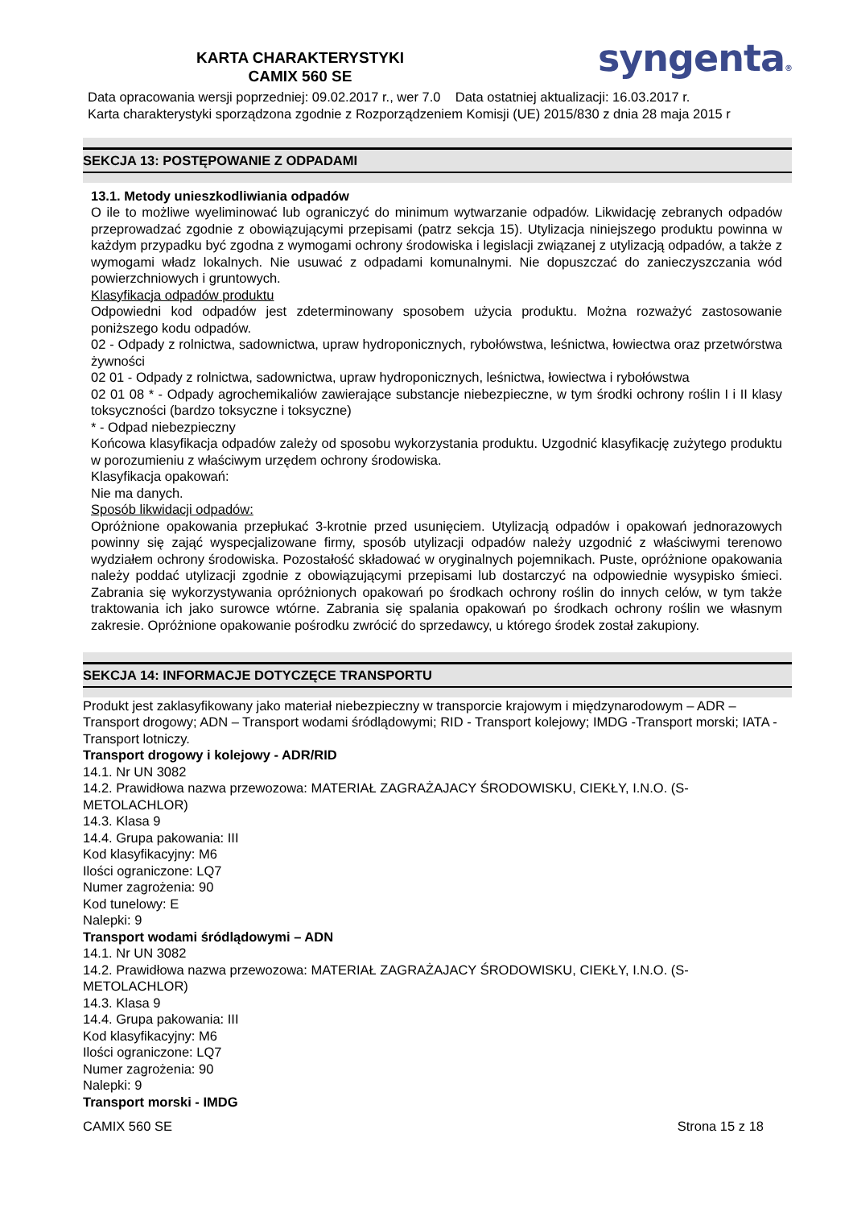KARTA CHARAKTERYSTYKI
CAMIX 560 SE
syngenta®
Data opracowania wersji poprzedniej: 09.02.2017 r., wer 7.0 Data ostatniej aktualizacji: 16.03.2017 r.
Karta charakterystyki sporządzona zgodnie z Rozporządzeniem Komisji (UE) 2015/830 z dnia 28 maja 2015 r
SEKCJA 13: POSTĘPOWANIE Z ODPADAMI
13.1. Metody unieszkodliwiania odpadów
O ile to możliwe wyeliminować lub ograniczyć do minimum wytwarzanie odpadów. Likwidację zebranych odpadów przeprowadzać zgodnie z obowiązującymi przepisami (patrz sekcja 15). Utylizacja niniejszego produktu powinna w każdym przypadku być zgodna z wymogami ochrony środowiska i legislacji związanej z utylizacją odpadów, a także z wymogami władz lokalnych. Nie usuwać z odpadami komunalnymi. Nie dopuszczać do zanieczyszczania wód powierzchniowych i gruntowych.
Klasyfikacja odpadów produktu
Odpowiedni kod odpadów jest zdeterminowany sposobem użycia produktu. Można rozważyć zastosowanie poniższego kodu odpadów.
02 - Odpady z rolnictwa, sadownictwa, upraw hydroponicznych, rybołówstwa, leśnictwa, łowiectwa oraz przetwórstwa żywności
02 01 - Odpady z rolnictwa, sadownictwa, upraw hydroponicznych, leśnictwa, łowiectwa i rybołówstwa
02 01 08 * - Odpady agrochemikaliów zawierające substancje niebezpieczne, w tym środki ochrony roślin I i II klasy toksyczności (bardzo toksyczne i toksyczne)
* - Odpad niebezpieczny
Końcowa klasyfikacja odpadów zależy od sposobu wykorzystania produktu. Uzgodnić klasyfikację zużytego produktu w porozumieniu z właściwym urzędem ochrony środowiska.
Klasyfikacja opakowań:
Nie ma danych.
Sposób likwidacji odpadów:
Opróżnione opakowania przepłukać 3-krotnie przed usunięciem. Utylizacją odpadów i opakowań jednorazowych powinny się zająć wyspecjalizowane firmy, sposób utylizacji odpadów należy uzgodnić z właściwymi terenowo wydziałem ochrony środowiska. Pozostałość składować w oryginalnych pojemnikach. Puste, opróżnione opakowania należy poddać utylizacji zgodnie z obowiązującymi przepisami lub dostarczyć na odpowiednie wysypisko śmieci. Zabrania się wykorzystywania opróżnionych opakowań po środkach ochrony roślin do innych celów, w tym także traktowania ich jako surowce wtórne. Zabrania się spalania opakowań po środkach ochrony roślin we własnym zakresie. Opróżnione opakowanie pośrodku zwrócić do sprzedawcy, u którego środek został zakupiony.
SEKCJA 14: INFORMACJE DOTYCZĘCE TRANSPORTU
Produkt jest zaklasyfikowany jako materiał niebezpieczny w transporcie krajowym i międzynarodowym – ADR – Transport drogowy; ADN – Transport wodami śródlądowymi; RID - Transport kolejowy; IMDG -Transport morski; IATA - Transport lotniczy.
Transport drogowy i kolejowy - ADR/RID
14.1. Nr UN 3082
14.2. Prawidłowa nazwa przewozowa: MATERIAŁ ZAGRAŻAJACY ŚRODOWISKU, CIEKŁY, I.N.O. (S-
METOLACHLOR)
14.3. Klasa 9
14.4. Grupa pakowania: III
Kod klasyfikacyjny: M6
Ilości ograniczone: LQ7
Numer zagrożenia: 90
Kod tunelowy: E
Nalepki: 9
Transport wodami śródlądowymi – ADN
14.1. Nr UN 3082
14.2. Prawidłowa nazwa przewozowa: MATERIAŁ ZAGRAŻAJACY ŚRODOWISKU, CIEKŁY, I.N.O. (S-
METOLACHLOR)
14.3. Klasa 9
14.4. Grupa pakowania: III
Kod klasyfikacyjny: M6
Ilości ograniczone: LQ7
Numer zagrożenia: 90
Nalepki: 9
Transport morski - IMDG
CAMIX 560 SE Strona 15 z 18